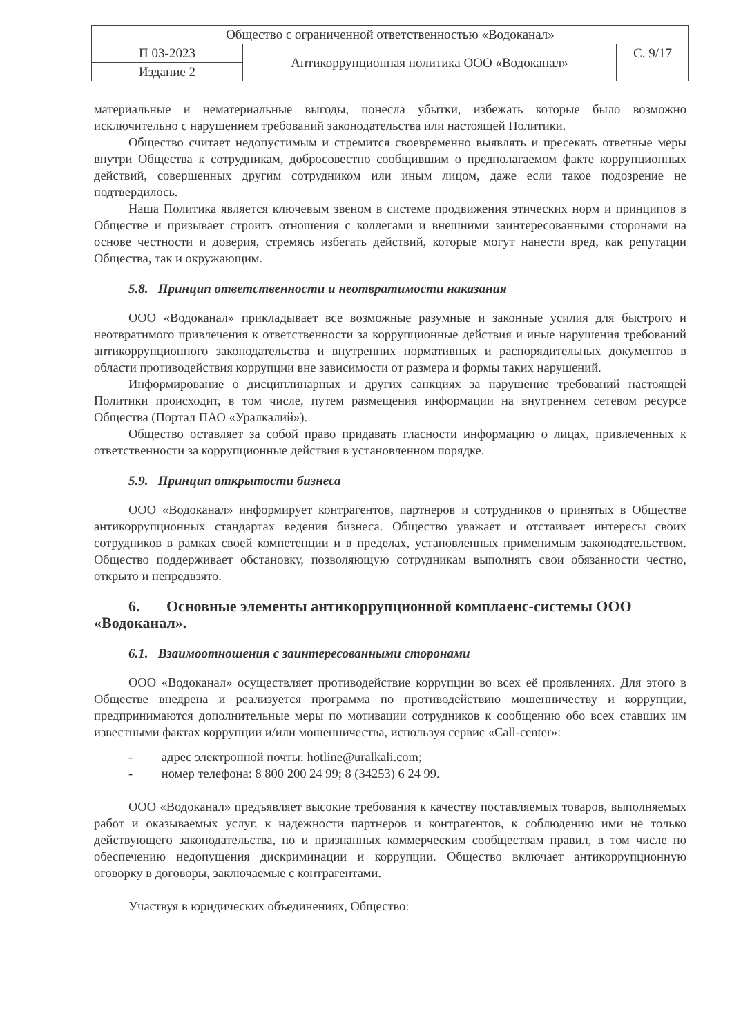| Общество с ограниченной ответственностью «Водоканал» | | |
| П 03-2023 | Антикоррупционная политика ООО «Водоканал» | С. 9/17 |
| Издание 2 | | |
материальные и нематериальные выгоды, понесла убытки, избежать которые было возможно исключительно с нарушением требований законодательства или настоящей Политики.
Общество считает недопустимым и стремится своевременно выявлять и пресекать ответные меры внутри Общества к сотрудникам, добросовестно сообщившим о предполагаемом факте коррупционных действий, совершенных другим сотрудником или иным лицом, даже если такое подозрение не подтвердилось.
Наша Политика является ключевым звеном в системе продвижения этических норм и принципов в Обществе и призывает строить отношения с коллегами и внешними заинтересованными сторонами на основе честности и доверия, стремясь избегать действий, которые могут нанести вред, как репутации Общества, так и окружающим.
5.8. Принцип ответственности и неотвратимости наказания
ООО «Водоканал» прикладывает все возможные разумные и законные усилия для быстрого и неотвратимого привлечения к ответственности за коррупционные действия и иные нарушения требований антикоррупционного законодательства и внутренних нормативных и распорядительных документов в области противодействия коррупции вне зависимости от размера и формы таких нарушений.
Информирование о дисциплинарных и других санкциях за нарушение требований настоящей Политики происходит, в том числе, путем размещения информации на внутреннем сетевом ресурсе Общества (Портал ПАО «Уралкалий»).
Общество оставляет за собой право придавать гласности информацию о лицах, привлеченных к ответственности за коррупционные действия в установленном порядке.
5.9. Принцип открытости бизнеса
ООО «Водоканал» информирует контрагентов, партнеров и сотрудников о принятых в Обществе антикоррупционных стандартах ведения бизнеса. Общество уважает и отстаивает интересы своих сотрудников в рамках своей компетенции и в пределах, установленных применимым законодательством. Общество поддерживает обстановку, позволяющую сотрудникам выполнять свои обязанности честно, открыто и непредвзято.
6. Основные элементы антикоррупционной комплаенс-системы ООО «Водоканал».
6.1. Взаимоотношения с заинтересованными сторонами
ООО «Водоканал» осуществляет противодействие коррупции во всех её проявлениях. Для этого в Обществе внедрена и реализуется программа по противодействию мошенничеству и коррупции, предпринимаются дополнительные меры по мотивации сотрудников к сообщению обо всех ставших им известными фактах коррупции и/или мошенничества, используя сервис «Call-center»:
- адрес электронной почты: hotline@uralkali.com;
- номер телефона: 8 800 200 24 99; 8 (34253) 6 24 99.
ООО «Водоканал» предъявляет высокие требования к качеству поставляемых товаров, выполняемых работ и оказываемых услуг, к надежности партнеров и контрагентов, к соблюдению ими не только действующего законодательства, но и признанных коммерческим сообществам правил, в том числе по обеспечению недопущения дискриминации и коррупции. Общество включает антикоррупционную оговорку в договоры, заключаемые с контрагентами.
Участвуя в юридических объединениях, Общество: